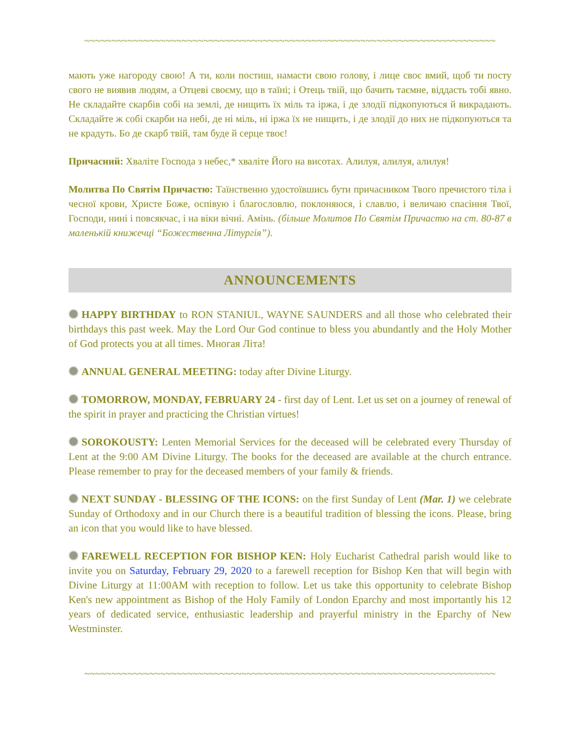~~~~~~~~~~~~~~~~~~~~~~~~~~~~~~~~~~~~~~~~~~~~~~~~~~~~~~~~~~~~~~~~~~~~~~~~~~~~
мають уже нагороду свою! А ти, коли постиш, намасти свою голову, і лице своє вмий, щоб ти посту свого не виявив людям, а Отцеві своєму, що в таїні; і Отець твій, що бачить таємне, віддасть тобі явно. Не складайте скарбів собі на землі, де нищить їх міль та іржа, і де злодії підкопуються й викрадають. Складайте ж собі скарби на небі, де ні міль, ні іржа їх не нищить, і де злодії до них не підкопуються та не крадуть. Бо де скарб твій, там буде й серце твоє!
Причасний: Хваліте Господа з небес,* хваліте Його на висотах. Алилуя, алилуя, алилуя!
Молитва По Святім Причастю: Таїнственно удостоївшись бути причасником Твого пречистого тіла і чесної крови, Христе Боже, оспівую і благословлю, поклоняюся, і славлю, і величаю спасіння Твої, Господи, нині і повсякчас, і на віки вічні. Амінь. (більше Молитов По Святім Причастю на ст. 80-87 в маленькій книжечці “Божественна Літургія”).
ANNOUNCEMENTS
HAPPY BIRTHDAY to RON STANIUL, WAYNE SAUNDERS and all those who celebrated their birthdays this past week. May the Lord Our God continue to bless you abundantly and the Holy Mother of God protects you at all times. Многая Літа!
ANNUAL GENERAL MEETING: today after Divine Liturgy.
TOMORROW, MONDAY, FEBRUARY 24 - first day of Lent. Let us set on a journey of renewal of the spirit in prayer and practicing the Christian virtues!
SOROKOUSTY: Lenten Memorial Services for the deceased will be celebrated every Thursday of Lent at the 9:00 AM Divine Liturgy. The books for the deceased are available at the church entrance. Please remember to pray for the deceased members of your family & friends.
NEXT SUNDAY - BLESSING OF THE ICONS: on the first Sunday of Lent (Mar. 1) we celebrate Sunday of Orthodoxy and in our Church there is a beautiful tradition of blessing the icons. Please, bring an icon that you would like to have blessed.
FAREWELL RECEPTION FOR BISHOP KEN: Holy Eucharist Cathedral parish would like to invite you on Saturday, February 29, 2020 to a farewell reception for Bishop Ken that will begin with Divine Liturgy at 11:00AM with reception to follow. Let us take this opportunity to celebrate Bishop Ken's new appointment as Bishop of the Holy Family of London Eparchy and most importantly his 12 years of dedicated service, enthusiastic leadership and prayerful ministry in the Eparchy of New Westminster.
~~~~~~~~~~~~~~~~~~~~~~~~~~~~~~~~~~~~~~~~~~~~~~~~~~~~~~~~~~~~~~~~~~~~~~~~~~~~